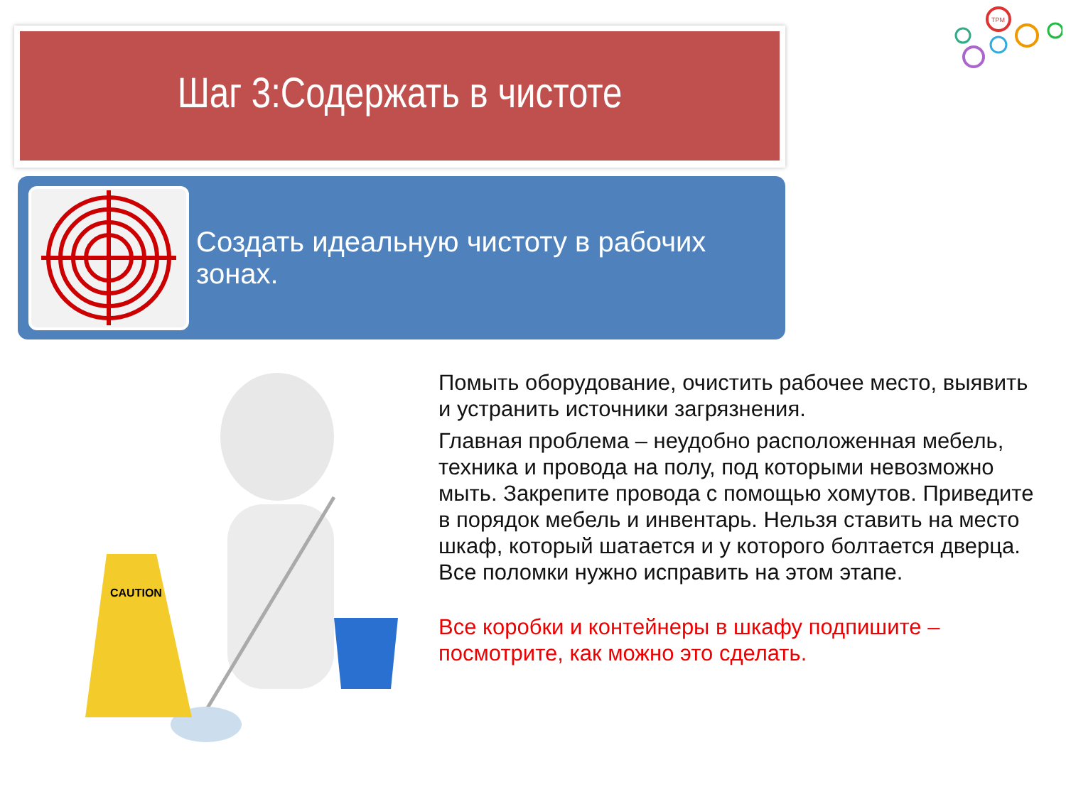Шаг 3:Содержать в чистоте
TPM
Создать идеальную чистоту в рабочих зонах.
CAUTION
Помыть оборудование, очистить рабочее место, выявить и устранить источники загрязнения.
Главная проблема – неудобно расположенная мебель, техника и провода на полу, под которыми невозможно мыть. Закрепите провода с помощью хомутов. Приведите в порядок мебель и инвентарь. Нельзя ставить на место шкаф, который шатается и у которого болтается дверца. Все поломки нужно исправить на этом этапе.
Все коробки и контейнеры в шкафу подпишите – посмотрите, как можно это сделать.